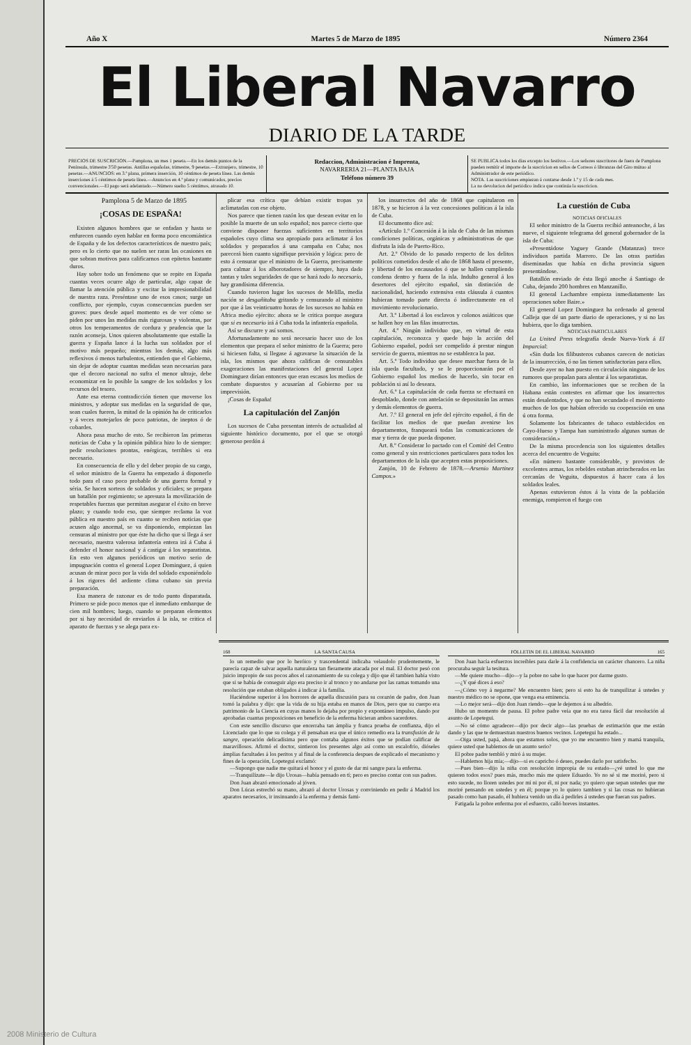Año X Martes 5 de Marzo de 1895 Número 2364
El Liberal Navarro
DIARIO DE LA TARDE
PRECIOS DE SUSCRICION.—Pamplona, un mes 1 peseta.—En los demás puntos de la Península, trimestre 3'50 pesetas. Antillas españolas, trimestre, 9 pesetas.—Extranjero, trimestre, 10 pesetas.—ANUNCIOS: en 3.ª plana, primera inserción, 10 céntimos de peseta línea. Las demás inserciones á 5 céntimos de peseta línea.—Anuncios en 4.ª plana y comunicados, precios convencionales.—El pago será adelantado.—Número suelto 5 céntimos, atrasado 10.
Redaccion, Administracion é Imprenta,
NAVARRERIA 21—PLANTA BAJA
Teléfono número 39
SE PUBLICA todos los dias excepto los festivos.—Los señores suscritores de fuera de Pamplona pueden remitir el importe de la suscricion en sellos de Correos ó libranzas del Giro mútuo al Administrador de este periódico.
NOTA. Las suscriciones empiezan á contarse desde 1.º y 15 de cada mes.
La no devolucion del periódico indica que continúa la suscricion.
Pamplona 5 de Marzo de 1895
¡COSAS DE ESPAÑA!
Existen algunos hombres que se enfadan y hasta se enfurecen cuando oyen hablar en forma poco encomiástica de España y de los defectos característicos de nuestro país; pero es lo cierto que no suelen ser raras las ocasiones en que sobran motivos para calificarnos con epítetos bastante duros.
Hay sobre todo un fenómeno que se repite en España cuantas veces ocurre algo de particular, algo capaz de llamar la atención pública y excitar la impresionabilidad de nuestra raza. Preséntase uno de esos casos; surge un conflicto, por ejemplo, cuyas consecuencias pueden ser graves: pues desde aquel momento es de ver cómo se piden por unos las medidas más rigurosas y violentas, por otros los temperamentos de cordura y prudencia que la razón aconseja. Unos quieren absolutamente que estalle la guerra y España lance á la lucha sus soldados por el motivo más pequeño; mientras los demás, algo más reflexivos ó menos turbulentos, entienden que el Gobierno, sin dejar de adoptar cuantas medidas sean necesarias para que el decoro nacional no sufra el menor ultraje, debe economizar en lo posible la sangre de los soldados y los recursos del tesoro.
Ante esa eterna contradicción tienen que moverse los ministros, y adoptar sus medidas en la seguridad de que, sean cuales fueren, la mitad de la opinión ha de criticarlos y á veces motejarlos de poco patriotas, de ineptos ó de cobardes.
Ahora pasa mucho de esto. Se recibieron las primeras noticias de Cuba y la opinión pública hizo lo de siempre: pedir resoluciones prontas, enérgicas, terribles si era necesario.
En consecuencia de ello y del deber propio de su cargo, el señor ministro de la Guerra ha empezado á disponerlo todo para el caso poco probable de una guerra formal y séria. Se hacen sorteos de soldados y oficiales; se prepara un batallón por regimiento; se apresura la movilización de respetables fuerzas que permitan asegurar el éxito en breve plazo; y cuando todo eso, que siempre reclama la voz pública en nuestro país en cuanto se reciben noticias que acusen algo anormal, se va disponiendo, empiezan las censuras al ministro por que éste ha dicho que si llega á ser necesario, nuestra valerosa infantería entera irá á Cuba á defender el honor nacional y á castigar á los separatistas. En esto ven algunos periódicos un motivo serio de impugnación contra el general Lopez Dominguez, á quien acusan de mirar poco por la vida del soldado exponiéndolo á los rigores del ardiente clima cubano sin previa preparación.
Esa manera de razonar es de todo punto disparatada. Primero se pide poco menos que el inmediato embarque de cien mil hombres; luego, cuando se preparan elementos por si hay necesidad de enviarlos á la isla, se critica el aparato de fuerzas y se alega para ex-
plicar esa crítica que debían existir tropas ya aclimatadas con ese objeto.
Nos parece que tienen razón los que desean evitar en lo posible la muerte de un solo español; nos parece cierto que conviene disponer fuerzas suficientes en territorios españoles cuyo clima sea apropiado para aclimatar á los soldados y prepararlos á una campaña en Cuba; nos parecerá bien cuanto signifique previsión y lógica: pero de esto á censurar que el ministro de la Guerra, precisamente para calmar á los alborotadores de siempre, haya dado tantas y tales seguridades de que se hará todo lo necesario, hay grandísima diferencia.
Cuando tuvieron lugar los sucesos de Melilla, media nación se desgañitaba gritando y censurando al ministro por que á las veinticuatro horas de los sucesos no había en Africa medio ejército: ahora se le critica porque asegura que si es necesario irá á Cuba toda la infantería española.
Así se discurre y así somos.
Afortunadamente no será necesario hacer uso de los elementos que prepara el señor ministro de la Guerra; pero si hiciesen falta, si llegase á agravarse la situación de la isla, los mismos que ahora califican de censurables exageraciones las manifestaciones del general Lopez Dominguez dirían entonces que eran escasos los medios de combate dispuestos y acusarían al Gobierno por su imprevisión.
¡Cosas de España!
La capitulación del Zanjón
Los sucesos de Cuba presentan interés de actualidad al siguiente histórico documento, por el que se otorgó generoso perdón á
los insurrectos del año de 1868 que capitularon en 1878, y se hicieron á la vez concesiones políticas á la isla de Cuba.
El documento dice así:
«Artículo 1.º Concesión á la isla de Cuba de las mismas condiciones políticas, orgánicas y administrativas de que disfruta la isla de Puerto-Rico.
Art. 2.º Olvido de lo pasado respecto de los delitos políticos cometidos desde el año de 1868 hasta el presente, y libertad de los encausados ó que se hallen cumpliendo condena dentro y fuera de la isla. Indulto general á los desertores del ejército español, sin distinción de nacionalidad, haciendo extensiva esta cláusula á cuantos hubieran tomado parte directa ó indirectamente en el movimiento revolucionario.
Art. 3.º Libertad á los esclavos y colonos asiáticos que se hallen hoy en las filas insurrectas.
Art. 4.º Ningún individuo que, en virtud de esta capitulación, reconozca y quede bajo la acción del Gobierno español, podrá ser compelido á prestar ningun servicio de guerra, mientras no se establezca la paz.
Art. 5.º Todo individuo que desee marchar fuera de la isla queda facultado, y se le proporcionarán por el Gobierno español los medios de hacerlo, sin tocar en población si así lo deseara.
Art. 6.º La capitulación de cada fuerza se efectuará en despoblado, donde con antelación se depositarán las armas y demás elementos de guerra.
Art. 7.º El general en jefe del ejército español, á fin de facilitar los medios de que puedan avenirse los departamentos, franqueará todas las comunicaciones de mar y tierra de que pueda disponer.
Art. 8.º Considerar lo pactado con el Comité del Centro como general y sin restricciones particulares para todos los departamentos de la isla que acepten estas proposiciones.
Zanjón, 10 de Febrero de 1878.—Arsenio Martinez Campos.»
La cuestión de Cuba
NOTICIAS OFICIALES
El señor ministro de la Guerra recibió anteanoche, á las nueve, el siguiente telegrama del general gobernador de la isla de Cuba:
«Presentádose Yaguey Grande (Matanzas) trece individuos partida Marrero. De las otras partidas diseminadas que había en dicha provincia siguen presentándose.
Batallón enviado de ésta llegó anoche á Santiago de Cuba, dejando 200 hombres en Manzanillo.
El general Lachambre empieza inmediatamente las operaciones sobre Baire.»
El general Lopez Dominguez ha ordenado al general Calleja que dé un parte diario de operaciones, y si no las hubiera, que lo diga tambien.
NOTICIAS PARTICULARES
La United Press telegrafía desde Nueva-York á El Imparcial:
«Sin duda los filibusteros cubanos carecen de noticias de la insurrección, ó no las tienen satisfactorias para ellos.
Desde ayer no han puesto en circulación ninguno de los rumores que propalan para alentar á los separatistas.
En cambio, las informaciones que se reciben de la Habana están contestes en afirmar que los insurrectos están desalentados, y que no han secundado el movimiento muchos de los que habían ofrecido su cooperación en una ú otra forma.
Solamente los fabricantes de tabaco establecidos en Cayo-Hueso y Tampa han suministrado algunas sumas de consideración.»
De la misma procedencia son los siguientes detalles acerca del encuentro de Veguita:
«En número bastante considerable, y provistos de excelentes armas, los rebeldes estaban atrincherados en las cercanías de Veguita, dispuestos á hacer cara á los soldados leales.
Apenas estuvieron éstos á la vista de la población enemiga, rompieron el fuego con
168 LA SANTA CAUSA
lo un remedio que por lo heróico y trascendental indicaba velaudolo prudentemente, le parecía capaz de salvar aquella naturaleza tan fieramente atacada por el mal. El doctor pesó con juicio impropio de sus pocos años el razonamiento de su colega y dijo que él tambien había visto que si se había de conseguir algo era preciso ir al tronco y no andarse por las ramas tomando una resolución que estaban obligados á indicar á la familia.
Haciéndose superior á los horrores de aquella discusión para su corazón de padre, don Juan tomó la palabra y dijo: que la vida de su hija estaba en manos de Dios, pero que su cuerpo era patrimonio de la Ciencia en cuyas manos lo dejaba por propio y expontáneo impulso, dando por aprobadas cuantas proposiciones en beneficio de la enferma hicieran ambos sacerdotes.
Con este sencillo discurso que encerraba tan ámplia y franca prueba de confianza, dijo el Licenciado que lo que su colega y él pensaban era que el único remedio era la transfusión de la sangre, operación delicadísima pero que contaba algunos éxitos que se podían calificar de maravillosos. Afirmó el doctor, sintieron los presentes algo así como un escalofrío, dióseles ámplias facultades á los peritos y al final de la conferencia despues de explicado el mecanismo y fines de la operación, Lopetegui exclamó:
—Supongo que nadie me quitará el honor y el gusto de dar mi sangre para la enferma.
—Tranquilízate—le dijo Urosas—había pensado en tí; pero es preciso contar con sus padres.
Don Juan abrazó emocionado al jóven.
Don Lúcas estrechó su mano, abrazó al doctor Urosas y conviniendo en pedir á Madrid los aparatos necesarios, ir insinuando á la enferma y demás fami-
FOLLETIN DE EL LIBERAL NAVARRO 165
Don Juan hacía esfuerzos increíbles para darle á la confidencia un carácter chancero. La niña procuraba seguir la tesitura.
—Me quiere mucho—dijo—y la pobre no sabe lo que hacer por darme gusto.
—¿Y qué dices á eso?
—¿Cómo voy á negarme? Me encuentro bien; pero si esto ha de tranquilizar á ustedes y nuestro médico no se opone, que venga esa eminencia.
—Lo mejor será—dijo don Juan riendo—que le dejemos á su albedrío.
Hubo un momento de pausa. El pobre padre veía que no era tarea fácil dar resolución al asunto de Lopetegui.
—No sé cómo agradecer—dijo por decir algo—las pruebas de estimación que me están dando y las que te demuestran nuestros buenos vecinos. Lopetegui ha estado...
—Oiga usted, papá, ahora que estamos solos, que yo me encuentro bien y mamá tranquila, quiere usted que hablemos de un asunto serio?
El pobre padre tembló y miró á su mujer.
—Hablemos hija mía;—dijo—si es capricho ó deseo, puedes darlo por satisfecho.
—Pues bien—dijo la niña con resolución impropia de su estado—¿vé usted lo que me quieren todos esos? pues más, mucho más me quiere Eduardo. Yo no sé si me moriré, pero si esto sucede, no lloren ustedes por mí ni por él, ni por nada; yo quiero que sepan ustedes que me moriré pensando en ustedes y en él; porque yo lo quiero tambien y si las cosas no hubieran pasado como han pasado, él hubiera venido un día á pedirles á ustedes que fueran sus padres.
Fatigada la pobre enferma por el esfuerzo, calló breves instantes.
2008 Ministerio de Cultura